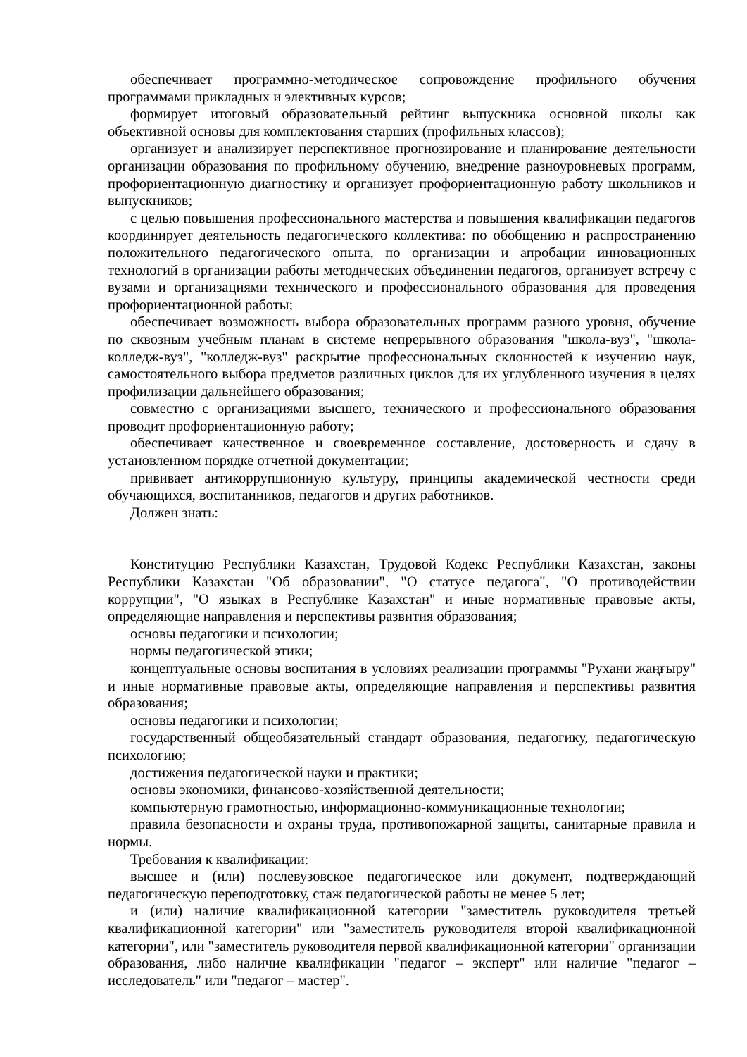обеспечивает программно-методическое сопровождение профильного обучения программами прикладных и элективных курсов;
формирует итоговый образовательный рейтинг выпускника основной школы как объективной основы для комплектования старших (профильных классов);
организует и анализирует перспективное прогнозирование и планирование деятельности организации образования по профильному обучению, внедрение разноуровневых программ, профориентационную диагностику и организует профориентационную работу школьников и выпускников;
с целью повышения профессионального мастерства и повышения квалификации педагогов координирует деятельность педагогического коллектива: по обобщению и распространению положительного педагогического опыта, по организации и апробации инновационных технологий в организации работы методических объединении педагогов, организует встречу с вузами и организациями технического и профессионального образования для проведения профориентационной работы;
обеспечивает возможность выбора образовательных программ разного уровня, обучение по сквозным учебным планам в системе непрерывного образования "школа-вуз", "школа-колледж-вуз", "колледж-вуз" раскрытие профессиональных склонностей к изучению наук, самостоятельного выбора предметов различных циклов для их углубленного изучения в целях профилизации дальнейшего образования;
совместно с организациями высшего, технического и профессионального образования проводит профориентационную работу;
обеспечивает качественное и своевременное составление, достоверность и сдачу в установленном порядке отчетной документации;
прививает антикоррупционную культуру, принципы академической честности среди обучающихся, воспитанников, педагогов и других работников.
Должен знать:
Конституцию Республики Казахстан, Трудовой Кодекс Республики Казахстан, законы Республики Казахстан "Об образовании", "О статусе педагога", "О противодействии коррупции", "О языках в Республике Казахстан" и иные нормативные правовые акты, определяющие направления и перспективы развития образования;
основы педагогики и психологии;
нормы педагогической этики;
концептуальные основы воспитания в условиях реализации программы "Рухани жаңғыру" и иные нормативные правовые акты, определяющие направления и перспективы развития образования;
основы педагогики и психологии;
государственный общеобязательный стандарт образования, педагогику, педагогическую психологию;
достижения педагогической науки и практики;
основы экономики, финансово-хозяйственной деятельности;
компьютерную грамотностью, информационно-коммуникационные технологии;
правила безопасности и охраны труда, противопожарной защиты, санитарные правила и нормы.
Требования к квалификации:
высшее и (или) послевузовское педагогическое или документ, подтверждающий педагогическую переподготовку, стаж педагогической работы не менее 5 лет;
и (или) наличие квалификационной категории "заместитель руководителя третьей квалификационной категории" или "заместитель руководителя второй квалификационной категории", или "заместитель руководителя первой квалификационной категории" организации образования, либо наличие квалификации "педагог – эксперт" или наличие "педагог – исследователь" или "педагог – мастер".